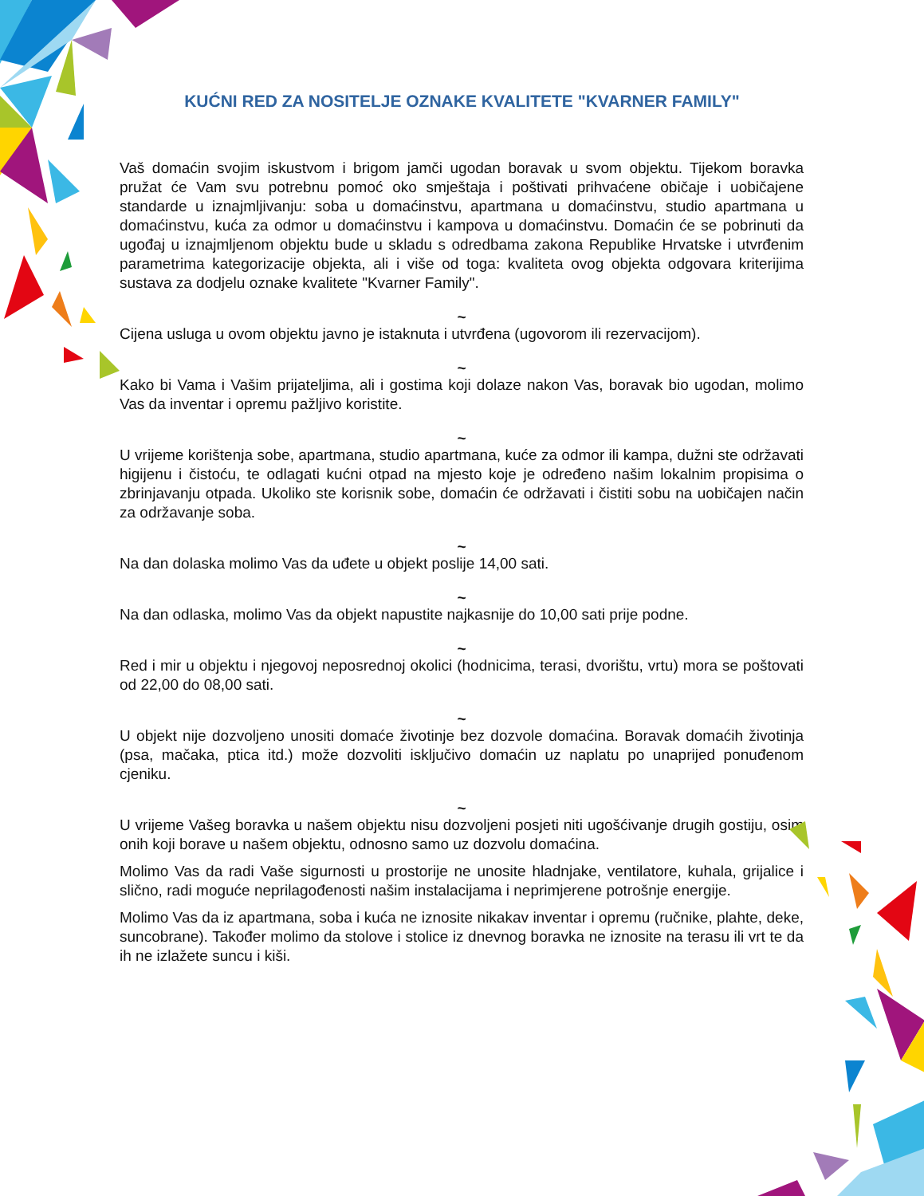KUĆNI RED ZA NOSITELJE OZNAKE KVALITETE "KVARNER FAMILY"
Vaš domaćin svojim iskustvom i brigom jamči ugodan boravak u svom objektu. Tijekom boravka pružat će Vam svu potrebnu pomoć oko smještaja i poštivati prihvaćene običaje i uobičajene standarde u iznajmljivanju: soba u domaćinstvu, apartmana u domaćinstvu, studio apartmana u domaćinstvu, kuća za odmor u domaćinstvu i kampova u domaćinstvu. Domaćin će se pobrinuti da ugođaj u iznajmljenom objektu bude u skladu s odredbama zakona Republike Hrvatske i utvrđenim parametrima kategorizacije objekta, ali i više od toga: kvaliteta ovog objekta odgovara kriterijima sustava za dodjelu oznake kvalitete "Kvarner Family".
~
Cijena usluga u ovom objektu javno je istaknuta i utvrđena (ugovorom ili rezervacijom).
~
Kako bi Vama i Vašim prijateljima, ali i gostima koji dolaze nakon Vas, boravak bio ugodan, molimo Vas da inventar i opremu pažljivo koristite.
~
U vrijeme korištenja sobe, apartmana, studio apartmana, kuće za odmor ili kampa, dužni ste održavati higijenu i čistoću, te odlagati kućni otpad na mjesto koje je određeno našim lokalnim propisima o zbrinjavanju otpada. Ukoliko ste korisnik sobe, domaćin će održavati i čistiti sobu na uobičajen način za održavanje soba.
~
Na dan dolaska molimo Vas da uđete u objekt poslije 14,00 sati.
~
Na dan odlaska, molimo Vas da objekt napustite najkasnije do 10,00 sati prije podne.
~
Red i mir u objektu i njegovoj neposrednoj okolici (hodnicima, terasi, dvorištu, vrtu) mora se poštovati od 22,00 do 08,00 sati.
~
U objekt nije dozvoljeno unositi domaće životinje bez dozvole domaćina. Boravak domaćih životinja (psa, mačaka, ptica itd.) može dozvoliti isključivo domaćin uz naplatu po unaprijed ponuđenom cjeniku.
~
U vrijeme Vašeg boravka u našem objektu nisu dozvoljeni posjeti niti ugošćivanje drugih gostiju, osim onih koji borave u našem objektu, odnosno samo uz dozvolu domaćina.
Molimo Vas da radi Vaše sigurnosti u prostorije ne unosite hladnjake, ventilatore, kuhala, grijalice i slično, radi moguće neprilagođenosti našim instalacijama i neprimjerene potrošnje energije.
Molimo Vas da iz apartmana, soba i kuća ne iznosite nikakav inventar i opremu (ručnike, plahte, deke, suncobrane). Također molimo da stolove i stolice iz dnevnog boravka ne iznosite na terasu ili vrt te da ih ne izlažete suncu i kiši.